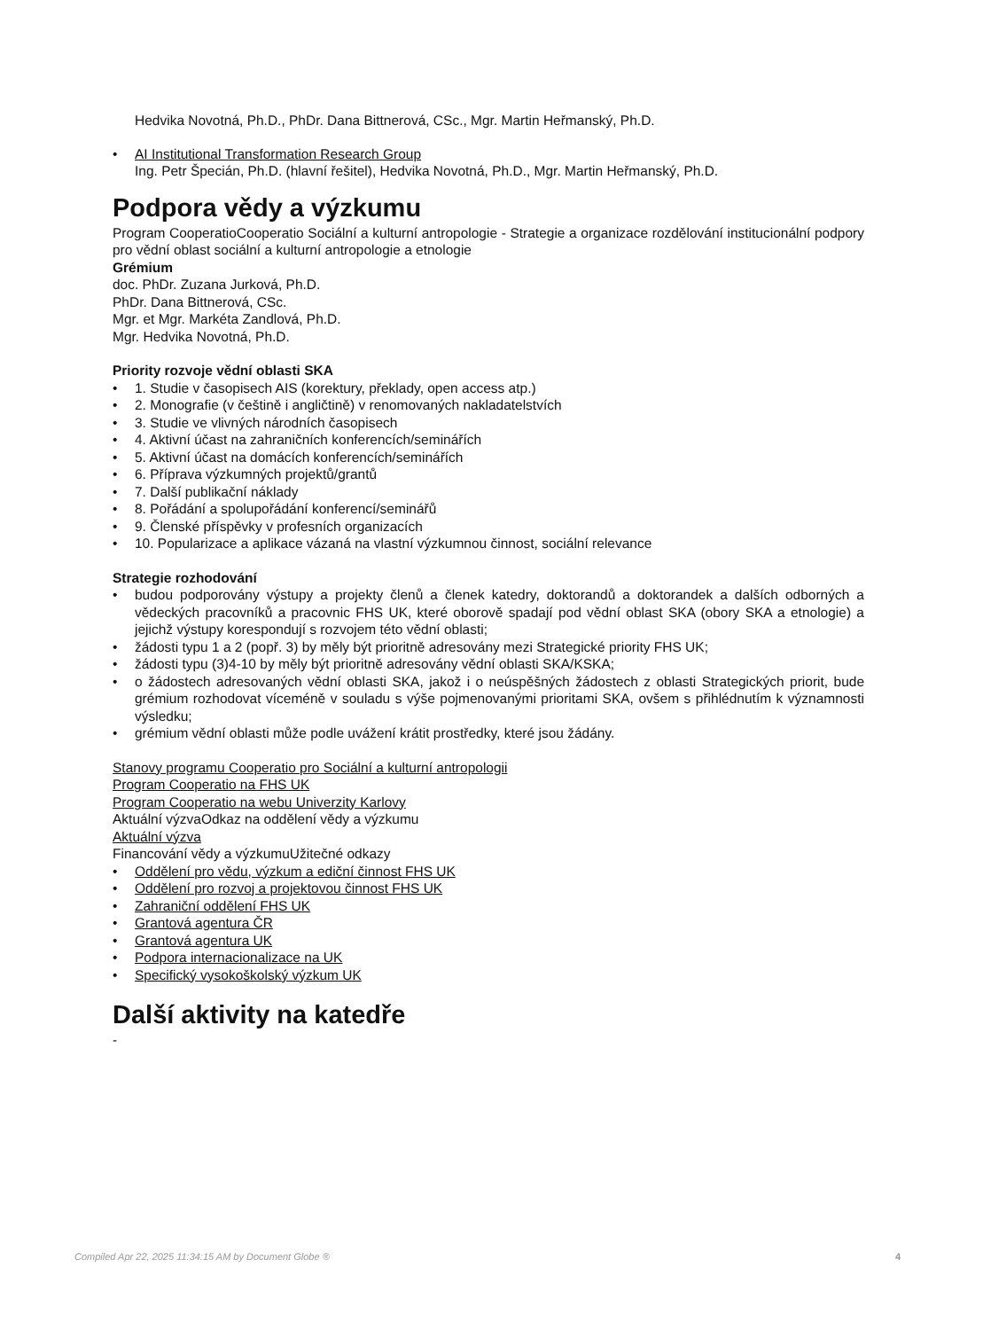Hedvika Novotná, Ph.D., PhDr. Dana Bittnerová, CSc., Mgr. Martin Heřmanský, Ph.D.
• AI Institutional Transformation Research Group
Ing. Petr Špecián, Ph.D. (hlavní řešitel), Hedvika Novotná, Ph.D., Mgr. Martin Heřmanský, Ph.D.
Podpora vědy a výzkumu
Program CooperatioCooperatio Sociální a kulturní antropologie - Strategie a organizace rozdělování institucionální podpory pro vědní oblast sociální a kulturní antropologie a etnologie
Grémium
doc. PhDr. Zuzana Jurková, Ph.D.
PhDr. Dana Bittnerová, CSc.
Mgr. et Mgr. Markéta Zandlová, Ph.D.
Mgr. Hedvika Novotná, Ph.D.
Priority rozvoje vědní oblasti SKA
• 1. Studie v časopisech AIS (korektury, překlady, open access atp.)
• 2. Monografie (v češtině i angličtině) v renomovaných nakladatelstvích
• 3. Studie ve vlivných národních časopisech
• 4. Aktivní účast na zahraničních konferencích/seminářích
• 5. Aktivní účast na domácích konferencích/seminářích
• 6. Příprava výzkumných projektů/grantů
• 7. Další publikační náklady
• 8. Pořádání a spolupořádání konferencí/seminářů
• 9. Členské příspěvky v profesních organizacích
• 10. Popularizace a aplikace vázaná na vlastní výzkumnou činnost, sociální relevance
Strategie rozhodování
• budou podporovány výstupy a projekty členů a členek katedry, doktorandů a doktorandek a dalších odborných a vědeckých pracovníků a pracovnic FHS UK, které oborově spadají pod vědní oblast SKA (obory SKA a etnologie) a jejichž výstupy korespondují s rozvojem této vědní oblasti;
• žádosti typu 1 a 2 (popř. 3) by měly být prioritně adresovány mezi Strategické priority FHS UK;
• žádosti typu (3)4-10 by měly být prioritně adresovány vědní oblasti SKA/KSKA;
• o žádostech adresovaných vědní oblasti SKA, jakož i o neúspěšných žádostech z oblasti Strategických priorit, bude grémium rozhodovat víceméně v souladu s výše pojmenovanými prioritami SKA, ovšem s přihlédnutím k významnosti výsledku;
• grémium vědní oblasti může podle uvážení krátit prostředky, které jsou žádány.
Stanovy programu Cooperatio pro Sociální a kulturní antropologii
Program Cooperatio na FHS UK
Program Cooperatio na webu Univerzity Karlovy
Aktuální výzvaOdkaz na oddělení vědy a výzkumu
Aktuální výzva
Financování vědy a výzkumuUžitečné odkazy
• Oddělení pro vědu, výzkum a ediční činnost FHS UK
• Oddělení pro rozvoj a projektovou činnost FHS UK
• Zahraniční oddělení FHS UK
• Grantová agentura ČR
• Grantová agentura UK
• Podpora internacionalizace na UK
• Specifický vysokoškolský výzkum UK
Další aktivity na katedře
-
Compiled Apr 22, 2025 11:34:15 AM by Document Globe ® 4